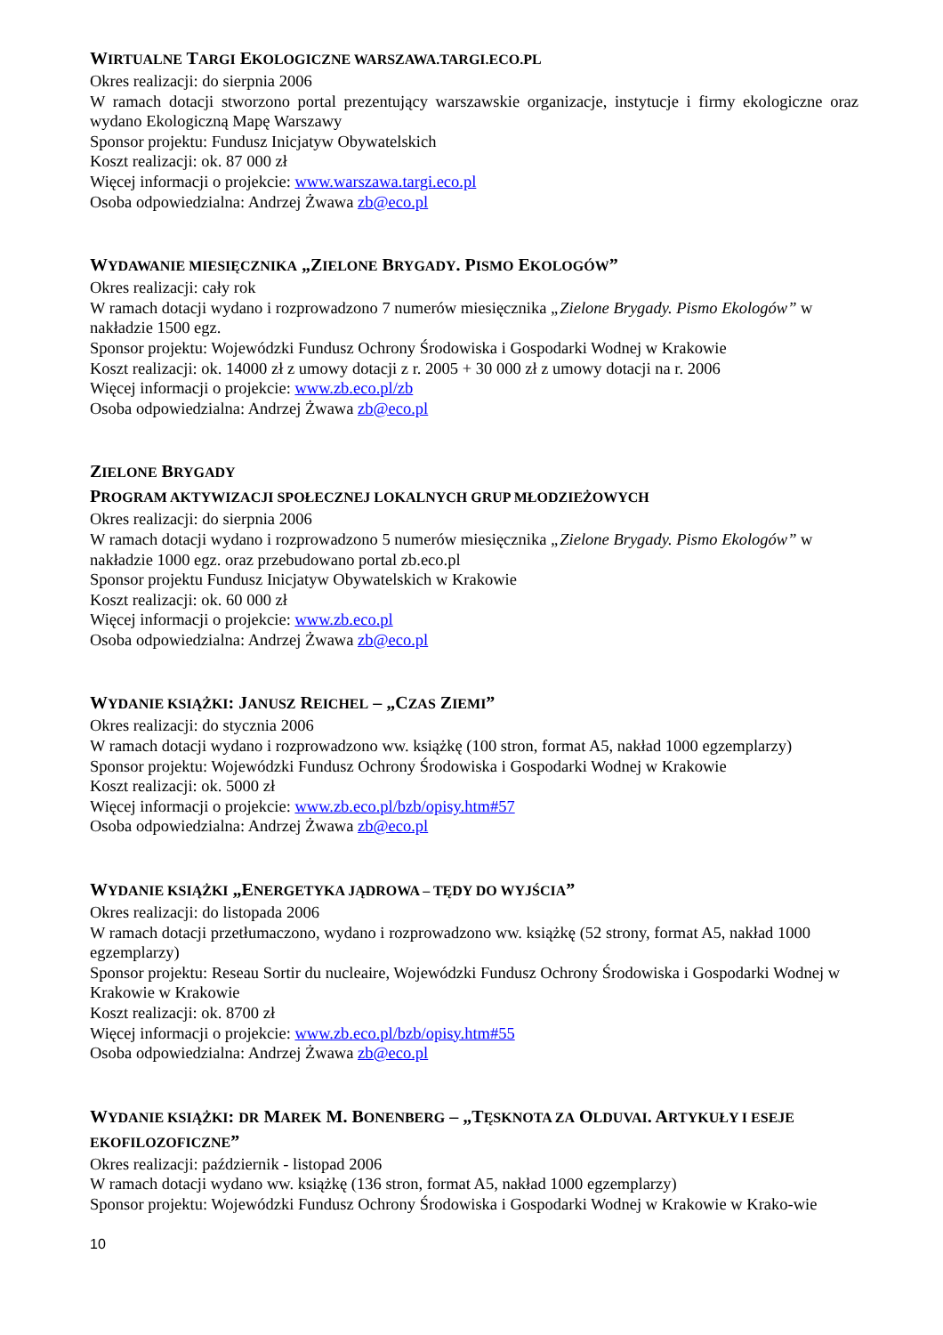WIRTUALNE TARGI EKOLOGICZNE WARSZAWA.TARGI.ECO.PL
Okres realizacji: do sierpnia 2006
W ramach dotacji stworzono portal prezentujący warszawskie organizacje, instytucje i firmy ekologiczne oraz wydano Ekologiczną Mapę Warszawy
Sponsor projektu: Fundusz Inicjatyw Obywatelskich
Koszt realizacji: ok. 87 000 zł
Więcej informacji o projekcie: www.warszawa.targi.eco.pl
Osoba odpowiedzialna: Andrzej Żwawa zb@eco.pl
WYDAWANIE MIESIĘCZNIKA „ZIELONE BRYGADY. PISMO EKOLOGÓW”
Okres realizacji: cały rok
W ramach dotacji wydano i rozprowadzono 7 numerów miesięcznika „Zielone Brygady. Pismo Ekologów” w nakładzie 1500 egz.
Sponsor projektu: Wojewódzki Fundusz Ochrony Środowiska i Gospodarki Wodnej w Krakowie
Koszt realizacji: ok. 14000 zł z umowy dotacji z r. 2005 + 30 000 zł z umowy dotacji na r. 2006
Więcej informacji o projekcie: www.zb.eco.pl/zb
Osoba odpowiedzialna: Andrzej Żwawa zb@eco.pl
ZIELONE BRYGADY
PROGRAM AKTYWIZACJI SPOŁECZNEJ LOKALNYCH GRUP MŁODZIEŻOWYCH
Okres realizacji: do sierpnia 2006
W ramach dotacji wydano i rozprowadzono 5 numerów miesięcznika „Zielone Brygady. Pismo Ekologów” w nakładzie 1000 egz. oraz przebudowano portal zb.eco.pl
Sponsor projektu Fundusz Inicjatyw Obywatelskich w Krakowie
Koszt realizacji: ok. 60 000 zł
Więcej informacji o projekcie: www.zb.eco.pl
Osoba odpowiedzialna: Andrzej Żwawa zb@eco.pl
WYDANIE KSIĄŻKI: JANUSZ REICHEL – „CZAS ZIEMI”
Okres realizacji: do stycznia 2006
W ramach dotacji wydano i rozprowadzono ww. książkę (100 stron, format A5, nakład 1000 egzemplarzy)
Sponsor projektu: Wojewódzki Fundusz Ochrony Środowiska i Gospodarki Wodnej w Krakowie
Koszt realizacji: ok. 5000 zł
Więcej informacji o projekcie: www.zb.eco.pl/bzb/opisy.htm#57
Osoba odpowiedzialna: Andrzej Żwawa zb@eco.pl
WYDANIE KSIĄŻKI „ENERGETYKA JĄDROWA – TĘDY DO WYJŚCIA”
Okres realizacji: do listopada 2006
W ramach dotacji przetłumaczono, wydano i rozprowadzono ww. książkę (52 strony, format A5, nakład 1000 egzemplarzy)
Sponsor projektu: Reseau Sortir du nucleaire, Wojewódzki Fundusz Ochrony Środowiska i Gospodarki Wodnej w Krakowie w Krakowie
Koszt realizacji: ok. 8700 zł
Więcej informacji o projekcie: www.zb.eco.pl/bzb/opisy.htm#55
Osoba odpowiedzialna: Andrzej Żwawa zb@eco.pl
WYDANIE KSIĄŻKI: DR MAREK M. BONENBERG – „TĘSKNOTA ZA OLDUVAI. ARTYKUŁY I ESEJE EKOFILOZOFICZNE”
Okres realizacji: październik - listopad 2006
W ramach dotacji wydano ww. książkę (136 stron, format A5, nakład 1000 egzemplarzy)
Sponsor projektu: Wojewódzki Fundusz Ochrony Środowiska i Gospodarki Wodnej w Krakowie w Krako-wie
10